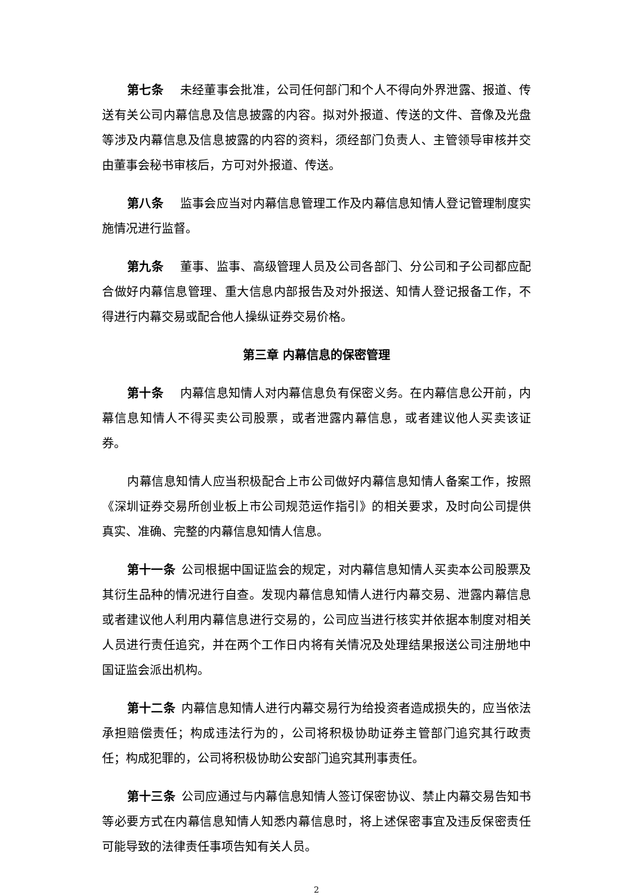第七条 未经董事会批准，公司任何部门和个人不得向外界泄露、报道、传送有关公司内幕信息及信息披露的内容。拟对外报道、传送的文件、音像及光盘等涉及内幕信息及信息披露的内容的资料，须经部门负责人、主管领导审核并交由董事会秘书审核后，方可对外报道、传送。
第八条 监事会应当对内幕信息管理工作及内幕信息知情人登记管理制度实施情况进行监督。
第九条 董事、监事、高级管理人员及公司各部门、分公司和子公司都应配合做好内幕信息管理、重大信息内部报告及对外报送、知情人登记报备工作，不得进行内幕交易或配合他人操纵证券交易价格。
第三章 内幕信息的保密管理
第十条 内幕信息知情人对内幕信息负有保密义务。在内幕信息公开前，内幕信息知情人不得买卖公司股票，或者泄露内幕信息，或者建议他人买卖该证券。
内幕信息知情人应当积极配合上市公司做好内幕信息知情人备案工作，按照《深圳证券交易所创业板上市公司规范运作指引》的相关要求，及时向公司提供真实、准确、完整的内幕信息知情人信息。
第十一条 公司根据中国证监会的规定，对内幕信息知情人买卖本公司股票及其衍生品种的情况进行自查。发现内幕信息知情人进行内幕交易、泄露内幕信息或者建议他人利用内幕信息进行交易的，公司应当进行核实并依据本制度对相关人员进行责任追究，并在两个工作日内将有关情况及处理结果报送公司注册地中国证监会派出机构。
第十二条 内幕信息知情人进行内幕交易行为给投资者造成损失的，应当依法承担赔偿责任；构成违法行为的，公司将积极协助证券主管部门追究其行政责任；构成犯罪的，公司将积极协助公安部门追究其刑事责任。
第十三条 公司应通过与内幕信息知情人签订保密协议、禁止内幕交易告知书等必要方式在内幕信息知情人知悉内幕信息时，将上述保密事宜及违反保密责任可能导致的法律责任事项告知有关人员。
2